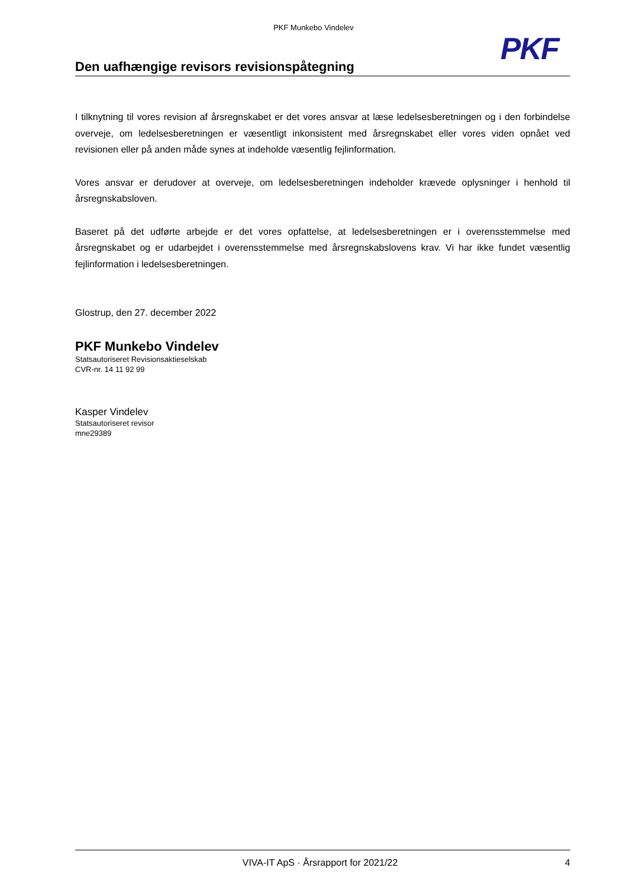PKF Munkebo Vindelev
PKF
Den uafhængige revisors revisionspåtegning
I tilknytning til vores revision af årsregnskabet er det vores ansvar at læse ledelsesberetningen og i den forbindelse overveje, om ledelsesberetningen er væsentligt inkonsistent med årsregnskabet eller vores viden opnået ved revisionen eller på anden måde synes at indeholde væsentlig fejlinformation.
Vores ansvar er derudover at overveje, om ledelsesberetningen indeholder krævede oplysninger i henhold til årsregnskabsloven.
Baseret på det udførte arbejde er det vores opfattelse, at ledelsesberetningen er i overensstemmelse med årsregnskabet og er udarbejdet i overensstemmelse med årsregnskabslovens krav. Vi har ikke fundet væsentlig fejlinformation i ledelsesberetningen.
Glostrup, den 27. december 2022
PKF Munkebo Vindelev
Statsautoriseret Revisionsaktieselskab
CVR-nr. 14 11 92 99
Kasper Vindelev
Statsautoriseret revisor
mne29389
VIVA-IT ApS · Årsrapport for 2021/22 4